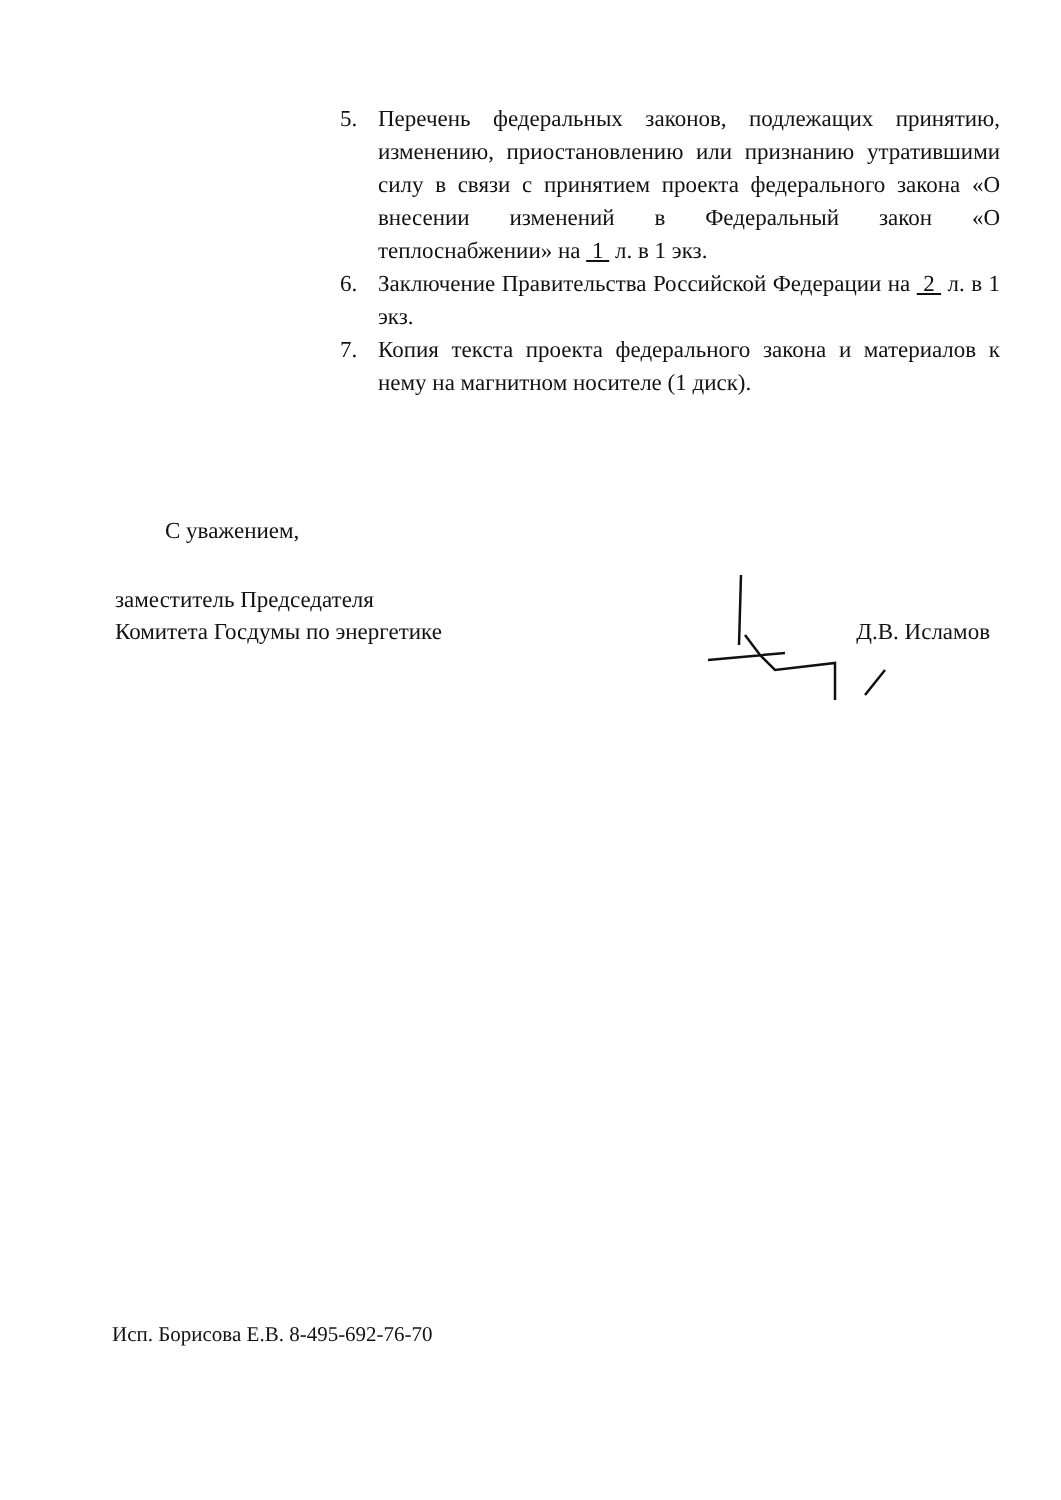5. Перечень федеральных законов, подлежащих принятию, изменению, приостановлению или признанию утратившими силу в связи с принятием проекта федерального закона «О внесении изменений в Федеральный закон «О теплоснабжении» на 1 л. в 1 экз.
6. Заключение Правительства Российской Федерации на 2 л. в 1 экз.
7. Копия текста проекта федерального закона и материалов к нему на магнитном носителе (1 диск).
С уважением,
заместитель Председателя
Комитета Госдумы по энергетике
Д.В. Исламов
Исп. Борисова Е.В. 8-495-692-76-70